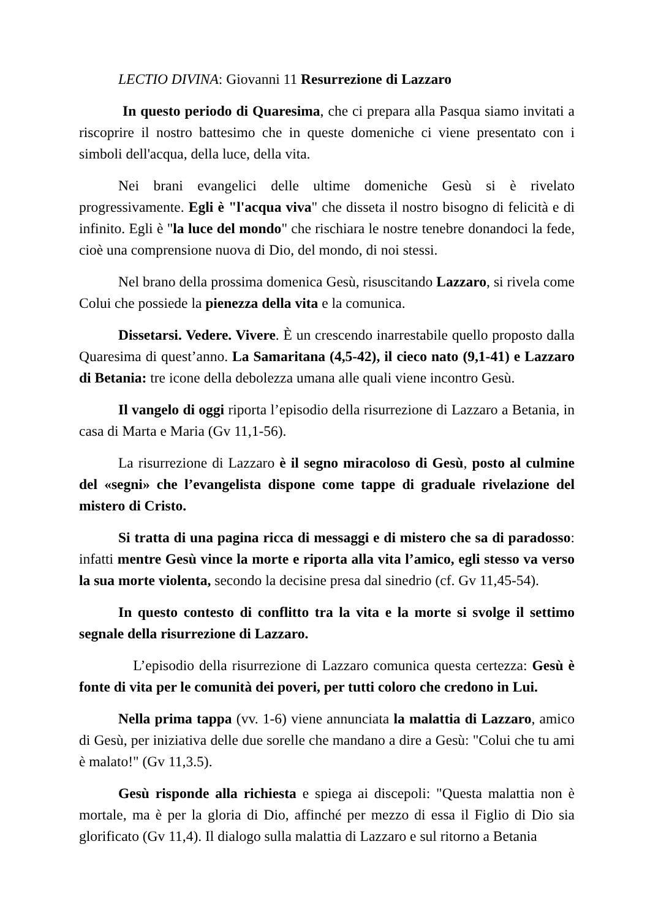LECTIO DIVINA: Giovanni 11 Resurrezione di Lazzaro
In questo periodo di Quaresima, che ci prepara alla Pasqua siamo invitati a riscoprire il nostro battesimo che in queste domeniche ci viene presentato con i simboli dell'acqua, della luce, della vita.
Nei brani evangelici delle ultime domeniche Gesù si è rivelato progressivamente. Egli è "l'acqua viva" che disseta il nostro bisogno di felicità e di infinito. Egli è "la luce del mondo" che rischiara le nostre tenebre donandoci la fede, cioè una comprensione nuova di Dio, del mondo, di noi stessi.
Nel brano della prossima domenica Gesù, risuscitando Lazzaro, si rivela come Colui che possiede la pienezza della vita e la comunica.
Dissetarsi. Vedere. Vivere. È un crescendo inarrestabile quello proposto dalla Quaresima di quest’anno. La Samaritana (4,5-42), il cieco nato (9,1-41) e Lazzaro di Betania: tre icone della debolezza umana alle quali viene incontro Gesù.
Il vangelo di oggi riporta l’episodio della risurrezione di Lazzaro a Betania, in casa di Marta e Maria (Gv 11,1-56).
La risurrezione di Lazzaro è il segno miracoloso di Gesù, posto al culmine del «segni» che l’evangelista dispone come tappe di graduale rivelazione del mistero di Cristo.
Si tratta di una pagina ricca di messaggi e di mistero che sa di paradosso: infatti mentre Gesù vince la morte e riporta alla vita l’amico, egli stesso va verso la sua morte violenta, secondo la decisine presa dal sinedrio (cf. Gv 11,45-54).
In questo contesto di conflitto tra la vita e la morte si svolge il settimo segnale della risurrezione di Lazzaro.
L’episodio della risurrezione di Lazzaro comunica questa certezza: Gesù è fonte di vita per le comunità dei poveri, per tutti coloro che credono in Lui.
Nella prima tappa (vv. 1-6) viene annunciata la malattia di Lazzaro, amico di Gesù, per iniziativa delle due sorelle che mandano a dire a Gesù: "Colui che tu ami è malato!" (Gv 11,3.5).
Gesù risponde alla richiesta e spiega ai discepoli: "Questa malattia non è mortale, ma è per la gloria di Dio, affinché per mezzo di essa il Figlio di Dio sia glorificato (Gv 11,4). Il dialogo sulla malattia di Lazzaro e sul ritorno a Betania